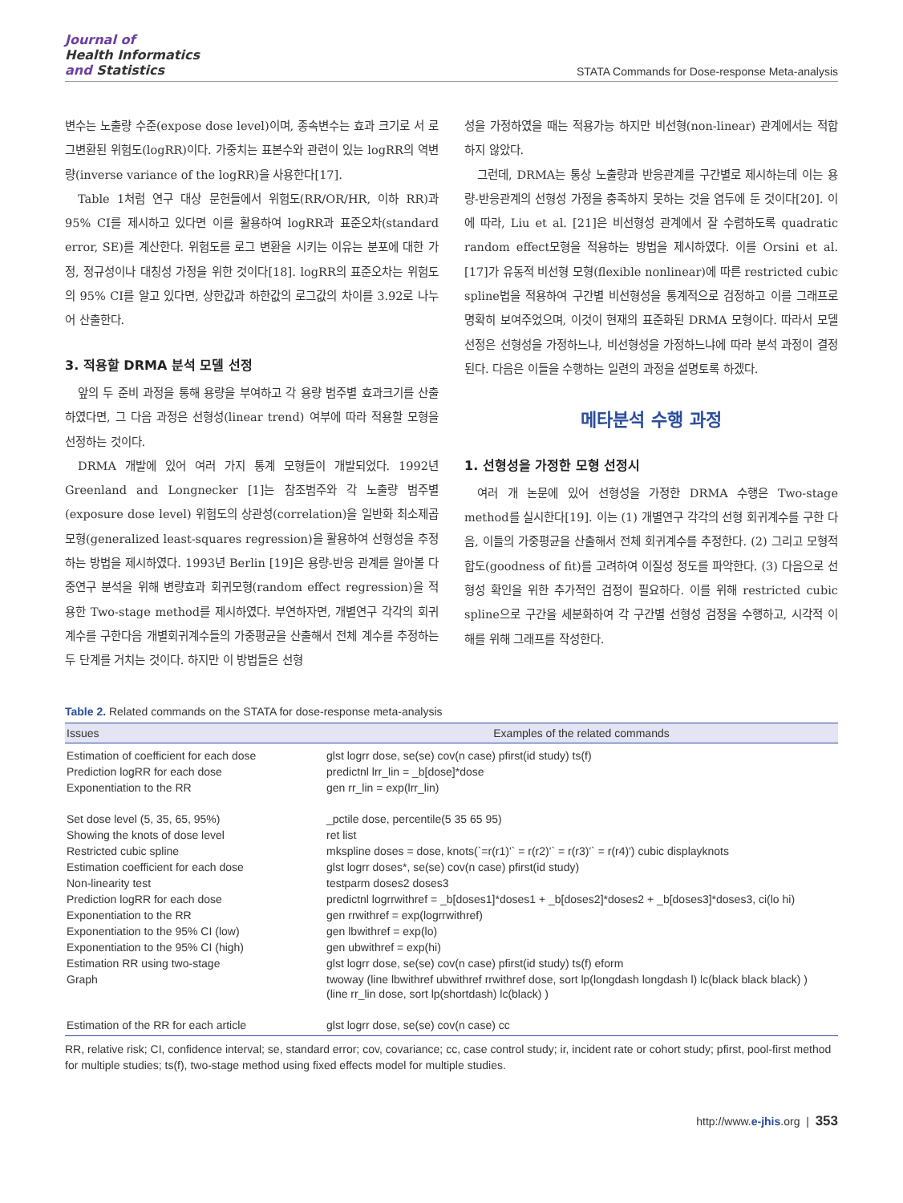Journal of
Health Informatics
and Statistics
STATA Commands for Dose-response Meta-analysis
변수는 노출량 수준(expose dose level)이며, 종속변수는 효과 크기로 서 로그변환된 위험도(logRR)이다. 가중치는 표본수와 관련이 있는 logRR의 역변량(inverse variance of the logRR)을 사용한다[17].
Table 1처럼 연구 대상 문헌들에서 위험도(RR/OR/HR, 이하 RR)과 95% CI를 제시하고 있다면 이를 활용하여 logRR과 표준오차(standard error, SE)를 계산한다. 위험도를 로그 변환을 시키는 이유는 분포에 대한 가정, 정규성이나 대칭성 가정을 위한 것이다[18]. logRR의 표준오차는 위험도의 95% CI를 알고 있다면, 상한값과 하한값의 로그값의 차이를 3.92로 나누어 산출한다.
3. 적용할 DRMA 분석 모델 선정
앞의 두 준비 과정을 통해 용량을 부여하고 각 용량 범주별 효과크기를 산출하였다면, 그 다음 과정은 선형성(linear trend) 여부에 따라 적용할 모형을 선정하는 것이다.
DRMA 개발에 있어 여러 가지 통계 모형들이 개발되었다. 1992년 Greenland and Longnecker [1]는 참조범주와 각 노출량 범주별(exposure dose level) 위험도의 상관성(correlation)을 일반화 최소제곱모형(generalized least-squares regression)을 활용하여 선형성을 추정하는 방법을 제시하였다. 1993년 Berlin [19]은 용량-반응 관계를 알아볼 다중연구 분석을 위해 변량효과 회귀모형(random effect regression)을 적용한 Two-stage method를 제시하였다. 부연하자면, 개별연구 각각의 회귀계수를 구한다음 개별회귀계수들의 가중평균을 산출해서 전체 계수를 추정하는 두 단계를 거치는 것이다. 하지만 이 방법들은 선형
성을 가정하였을 때는 적용가능 하지만 비선형(non-linear) 관계에서는 적합하지 않았다.
그런데, DRMA는 통상 노출량과 반응관계를 구간별로 제시하는데 이는 용량-반응관계의 선형성 가정을 충족하지 못하는 것을 염두에 둔 것이다[20]. 이에 따라, Liu et al. [21]은 비선형성 관계에서 잘 수렴하도록 quadratic random effect모형을 적용하는 방법을 제시하였다. 이를 Orsini et al. [17]가 유동적 비선형 모형(flexible nonlinear)에 따른 restricted cubic spline법을 적용하여 구간별 비선형성을 통계적으로 검정하고 이를 그래프로 명확히 보여주었으며, 이것이 현재의 표준화된 DRMA 모형이다. 따라서 모델 선정은 선형성을 가정하느냐, 비선형성을 가정하느냐에 따라 분석 과정이 결정된다. 다음은 이들을 수행하는 일련의 과정을 설명토록 하겠다.
메타분석 수행 과정
1. 선형성을 가정한 모형 선정시
여러 개 논문에 있어 선형성을 가정한 DRMA 수행은 Two-stage method를 실시한다[19]. 이는 (1) 개별연구 각각의 선형 회귀계수를 구한 다음, 이들의 가중평균을 산출해서 전체 회귀계수를 추정한다. (2) 그리고 모형적합도(goodness of fit)를 고려하여 이질성 정도를 파악한다. (3) 다음으로 선형성 확인을 위한 추가적인 검정이 필요하다. 이를 위해 restricted cubic spline으로 구간을 세분화하여 각 구간별 선형성 검정을 수행하고, 시각적 이해를 위해 그래프를 작성한다.
Table 2. Related commands on the STATA for dose-response meta-analysis
| Issues | Examples of the related commands |
| --- | --- |
| Estimation of coefficient for each dose | glst logrr dose, se(se) cov(n case) pfirst(id study) ts(f) |
| Prediction logRR for each dose | predictnl lrr_lin = _b[dose]*dose |
| Exponentiation to the RR | gen rr_lin = exp(lrr_lin) |
| Set dose level (5, 35, 65, 95%) | _pctile dose, percentile(5 35 65 95) |
| Showing the knots of dose level | ret list |
| Restricted cubic spline | mkspline doses = dose, knots(`=r(r1)'` = r(r2)'` = r(r3)'` = r(r4)') cubic displayknots |
| Estimation coefficient for each dose | glst logrr doses*, se(se) cov(n case) pfirst(id study) |
| Non-linearity test | testparm doses2 doses3 |
| Prediction logRR for each dose | predictnl logrrwithref = _b[doses1]*doses1 + _b[doses2]*doses2 + _b[doses3]*doses3, ci(lo hi) |
| Exponentiation to the RR | gen rrwithref = exp(logrrwithref) |
| Exponentiation to the 95% CI (low) | gen lbwithref = exp(lo) |
| Exponentiation to the 95% CI (high) | gen ubwithref = exp(hi) |
| Estimation RR using two-stage | glst logrr dose, se(se) cov(n case) pfirst(id study) ts(f) eform |
| Graph | twoway (line lbwithref ubwithref rrwithref dose, sort lp(longdash longdash l) lc(black black black) ) (line rr_lin dose, sort lp(shortdash) lc(black) ) |
| Estimation of the RR for each article | glst logrr dose, se(se) cov(n case) cc |
RR, relative risk; CI, confidence interval; se, standard error; cov, covariance; cc, case control study; ir, incident rate or cohort study; pfirst, pool-first method for multiple studies; ts(f), two-stage method using fixed effects model for multiple studies.
http://www.e-jhis.org | 353